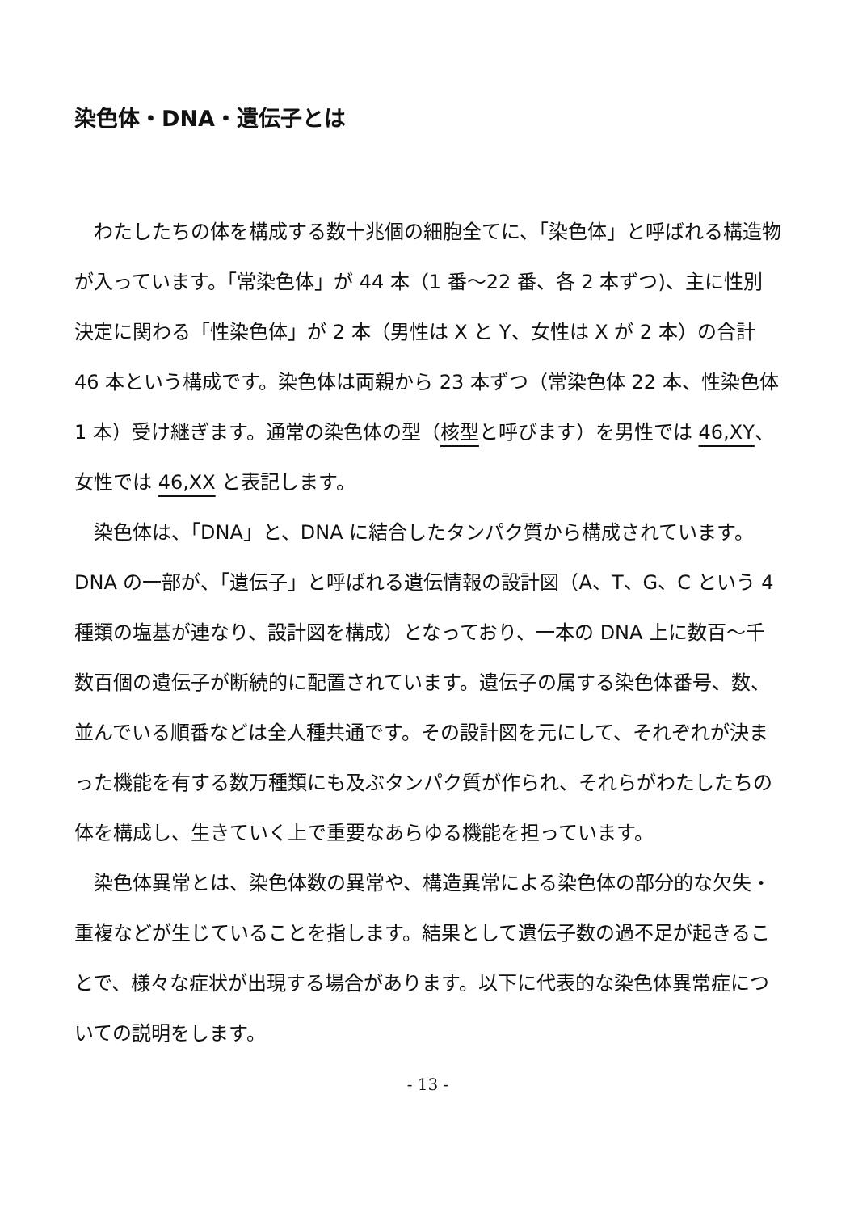染色体・DNA・遺伝子とは
わたしたちの体を構成する数十兆個の細胞全てに、「染色体」と呼ばれる構造物が入っています。「常染色体」が 44 本（1 番～22 番、各 2 本ずつ)、主に性別決定に関わる「性染色体」が 2 本（男性は X と Y、女性は X が 2 本）の合計 46 本という構成です。染色体は両親から 23 本ずつ（常染色体 22 本、性染色体 1 本）受け継ぎます。通常の染色体の型（核型と呼びます）を男性では 46,XY、女性では 46,XX と表記します。
染色体は、「DNA」と、DNA に結合したタンパク質から構成されています。DNA の一部が、「遺伝子」と呼ばれる遺伝情報の設計図（A、T、G、C という 4 種類の塩基が連なり、設計図を構成）となっており、一本の DNA 上に数百～千数百個の遺伝子が断続的に配置されています。遺伝子の属する染色体番号、数、並んでいる順番などは全人種共通です。その設計図を元にして、それぞれが決まった機能を有する数万種類にも及ぶタンパク質が作られ、それらがわたしたちの体を構成し、生きていく上で重要なあらゆる機能を担っています。
染色体異常とは、染色体数の異常や、構造異常による染色体の部分的な欠失・重複などが生じていることを指します。結果として遺伝子数の過不足が起きることで、様々な症状が出現する場合があります。以下に代表的な染色体異常症についての説明をします。
- 13 -